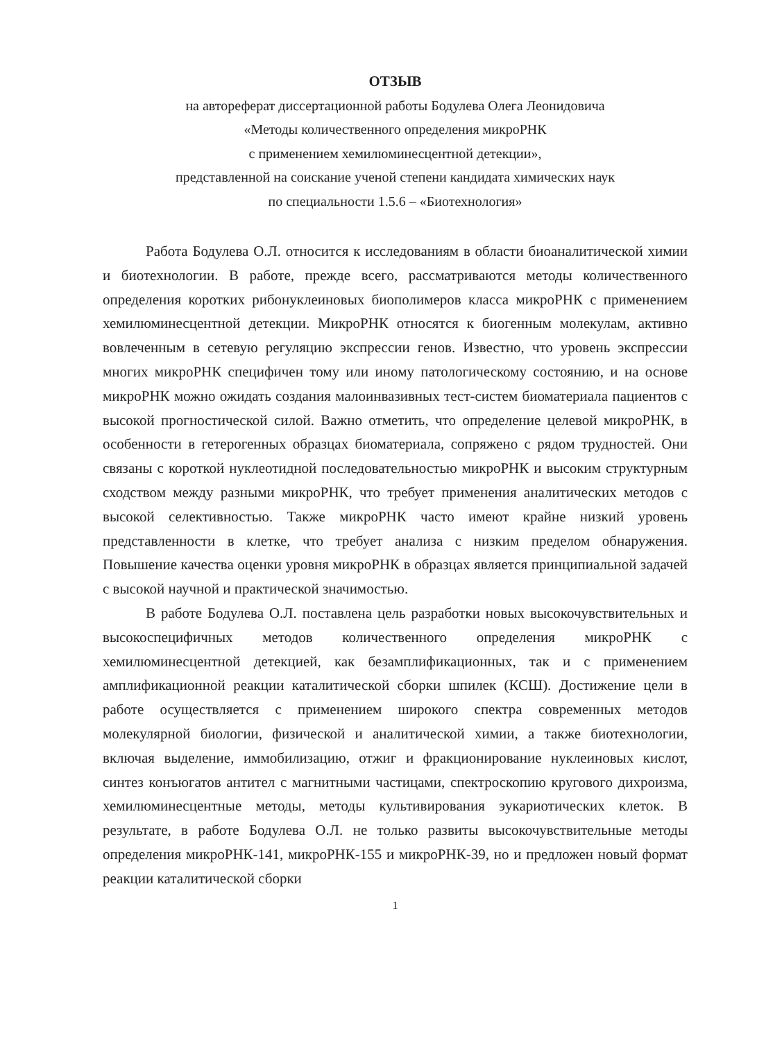ОТЗЫВ
на автореферат диссертационной работы Бодулева Олега Леонидовича
«Методы количественного определения микроРНК
с применением хемилюминесцентной детекции»,
представленной на соискание ученой степени кандидата химических наук
по специальности 1.5.6 – «Биотехнология»
Работа Бодулева О.Л. относится к исследованиям в области биоаналитической химии и биотехнологии. В работе, прежде всего, рассматриваются методы количественного определения коротких рибонуклеиновых биополимеров класса микроРНК с применением хемилюминесцентной детекции. МикроРНК относятся к биогенным молекулам, активно вовлеченным в сетевую регуляцию экспрессии генов. Известно, что уровень экспрессии многих микроРНК специфичен тому или иному патологическому состоянию, и на основе микроРНК можно ожидать создания малоинвазивных тест-систем биоматериала пациентов с высокой прогностической силой. Важно отметить, что определение целевой микроРНК, в особенности в гетерогенных образцах биоматериала, сопряжено с рядом трудностей. Они связаны с короткой нуклеотидной последовательностью микроРНК и высоким структурным сходством между разными микроРНК, что требует применения аналитических методов с высокой селективностью. Также микроРНК часто имеют крайне низкий уровень представленности в клетке, что требует анализа с низким пределом обнаружения. Повышение качества оценки уровня микроРНК в образцах является принципиальной задачей с высокой научной и практической значимостью.
В работе Бодулева О.Л. поставлена цель разработки новых высокочувствительных и высокоспецифичных методов количественного определения микроРНК с хемилюминесцентной детекцией, как безамплификационных, так и с применением амплификационной реакции каталитической сборки шпилек (КСШ). Достижение цели в работе осуществляется с применением широкого спектра современных методов молекулярной биологии, физической и аналитической химии, а также биотехнологии, включая выделение, иммобилизацию, отжиг и фракционирование нуклеиновых кислот, синтез конъюгатов антител с магнитными частицами, спектроскопию кругового дихроизма, хемилюминесцентные методы, методы культивирования эукариотических клеток. В результате, в работе Бодулева О.Л. не только развиты высокочувствительные методы определения микроРНК-141, микроРНК-155 и микроРНК-39, но и предложен новый формат реакции каталитической сборки
1